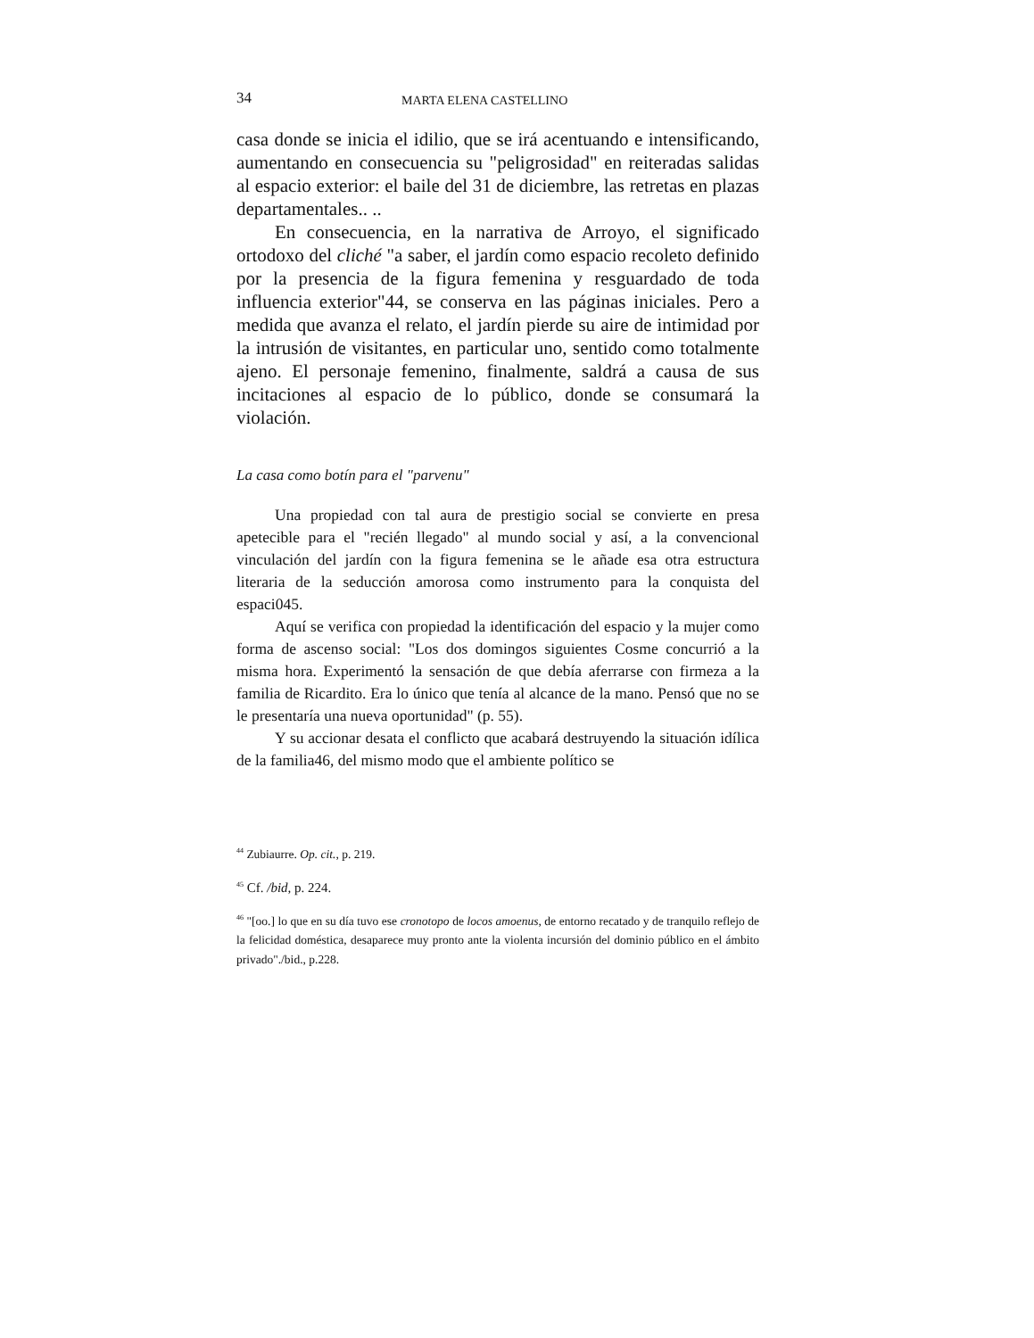34 MARTA ELENA CASTELLINO
casa donde se inicia el idilio, que se irá acentuando e intensificando, aumentando en consecuencia su "peligrosidad" en reiteradas salidas al espacio exterior: el baile del 31 de diciembre, las retretas en plazas departamentales.. ..
En consecuencia, en la narrativa de Arroyo, el significado ortodoxo del cliché "a saber, el jardín como espacio recoleto definido por la presencia de la figura femenina y resguardado de toda influencia exterior"44, se conserva en las páginas iniciales. Pero a medida que avanza el relato, el jardín pierde su aire de intimidad por la intrusión de visitantes, en particular uno, sentido como totalmente ajeno. El personaje femenino, finalmente, saldrá a causa de sus incitaciones al espacio de lo público, donde se consumará la violación.
La casa como botín para el "parvenu"
Una propiedad con tal aura de prestigio social se convierte en presa apetecible para el "recién llegado" al mundo social y así, a la convencional vinculación del jardín con la figura femenina se le añade esa otra estructura literaria de la seducción amorosa como instrumento para la conquista del espaci045.
Aquí se verifica con propiedad la identificación del espacio y la mujer como forma de ascenso social: "Los dos domingos siguientes Cosme concurrió a la misma hora. Experimentó la sensación de que debía aferrarse con firmeza a la familia de Ricardito. Era lo único que tenía al alcance de la mano. Pensó que no se le presentaría una nueva oportunidad" (p. 55).
Y su accionar desata el conflicto que acabará destruyendo la situación idílica de la familia46, del mismo modo que el ambiente político se
<sup>44</sup> Zubiaurre. Op. cit., p. 219.
<sup>45</sup> Cf. /bid, p. 224.
<sup>46</sup> "[oo.] lo que en su día tuvo ese cronotopo de locos amoenus, de entorno recatado y de tranquilo reflejo de la felicidad doméstica, desaparece muy pronto ante la violenta incursión del dominio público en el ámbito privado"./bid., p.228.